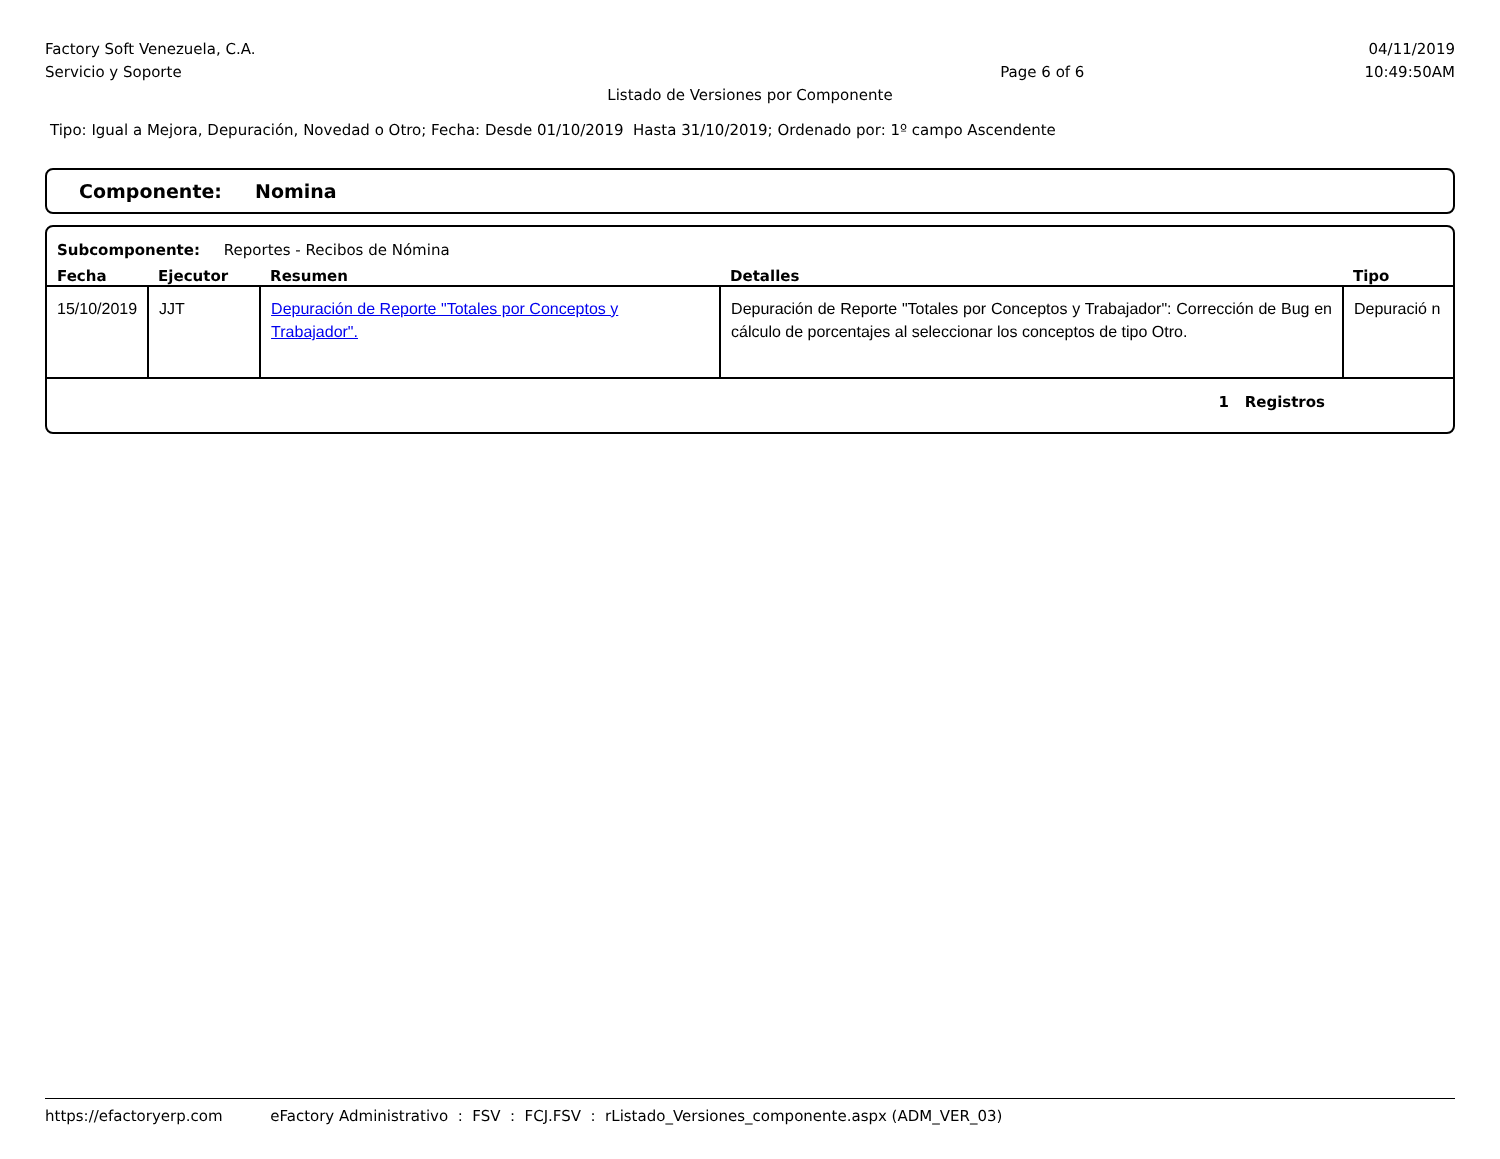Factory Soft Venezuela, C.A. 04/11/2019
Servicio y Soporte Page 6 of 6 10:49:50AM
Listado de Versiones por Componente
Tipo: Igual a Mejora, Depuración, Novedad o Otro; Fecha: Desde 01/10/2019 Hasta 31/10/2019; Ordenado por: 1º campo Ascendente
Componente: Nomina
Subcomponente: Reportes - Recibos de Nómina
| Fecha | Ejecutor | Resumen | Detalles | Tipo |
| --- | --- | --- | --- | --- |
| 15/10/2019 | JJT | Depuración de Reporte "Totales por Conceptos y Trabajador". | Depuración de Reporte "Totales por Conceptos y Trabajador": Corrección de Bug en cálculo de porcentajes al seleccionar los conceptos de tipo Otro. | Depuració n |
1 Registros
https://efactoryerp.com eFactory Administrativo : FSV : FCJ.FSV : rListado_Versiones_componente.aspx (ADM_VER_03)